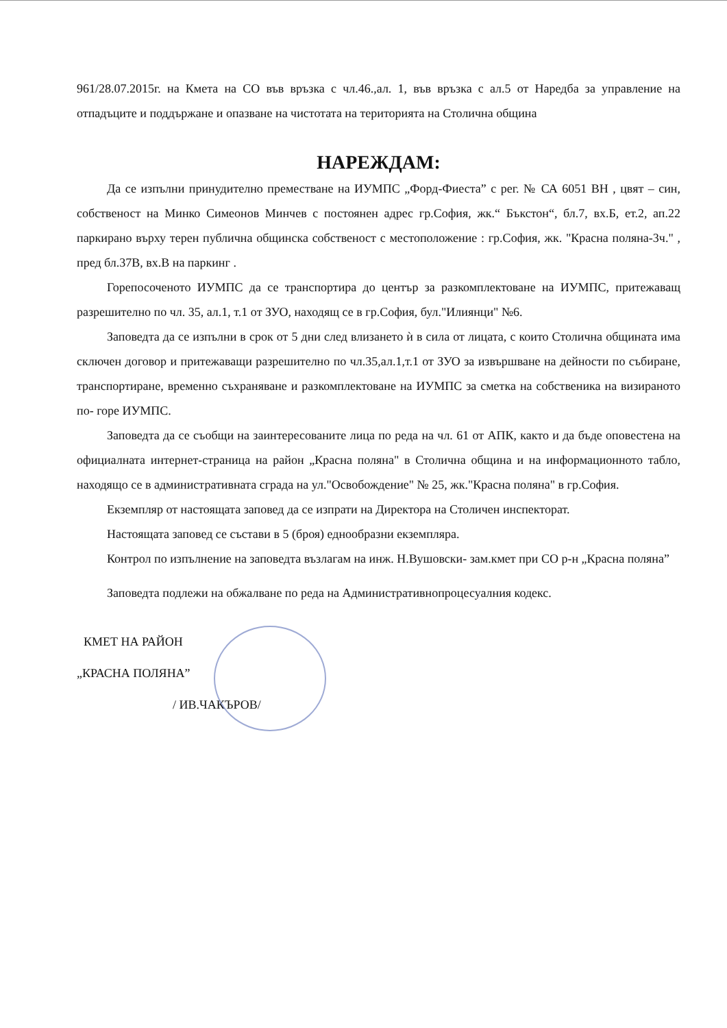961/28.07.2015г. на Кмета на СО във връзка с чл.46.,ал. 1, във връзка с ал.5 от Наредба за управление на отпадъците и поддържане и опазване на чистотата на територията на Столична община
НАРЕЖДАМ:
Да се изпълни принудително преместване на ИУМПС „Форд-Фиеста” с рег. № СА 6051 ВН , цвят – син, собственост на Минко Симеонов Минчев с постоянен адрес гр.София, жк.“ Бъкстон“, бл.7, вх.Б, ет.2, ап.22 паркирано върху терен публична общинска собственост с местоположение : гр.София, жк. "Красна поляна-3ч." , пред бл.37В, вх.В на паркинг .
Горепосоченото ИУМПС да се транспортира до център за разкомплектоване на ИУМПС, притежаващ разрешително по чл. 35, ал.1, т.1 от ЗУО, находящ се в гр.София, бул."Илиянци" №6.
Заповедта да се изпълни в срок от 5 дни след влизането ѝ в сила от лицата, с които Столична общината има сключен договор и притежаващи разрешително по чл.35,ал.1,т.1 от ЗУО за извършване на дейности по събиране, транспортиране, временно съхраняване и разкомплектоване на ИУМПС за сметка на собственика на визираното по- горе ИУМПС.
Заповедта да се съобщи на заинтересованите лица по реда на чл. 61 от АПК, както и да бъде оповестена на официалната интернет-страница на район „Красна поляна" в Столична община и на информационното табло, находящо се в административната сграда на ул."Освобождение" № 25, жк."Красна поляна" в гр.София.
Екземпляр от настоящата заповед да се изпрати на Директора на Столичен инспекторат.
Настоящата заповед се състави в 5 (броя) еднообразни екземпляра.
Контрол по изпълнение на заповедта възлагам на инж. Н.Вушовски- зам.кмет при СО р-н „Красна поляна”
Заповедта подлежи на обжалване по реда на Административнопроцесуалния кодекс.
КМЕТ НА РАЙОН
„КРАСНА ПОЛЯНА”
/ ИВ.ЧАКЪРОВ/